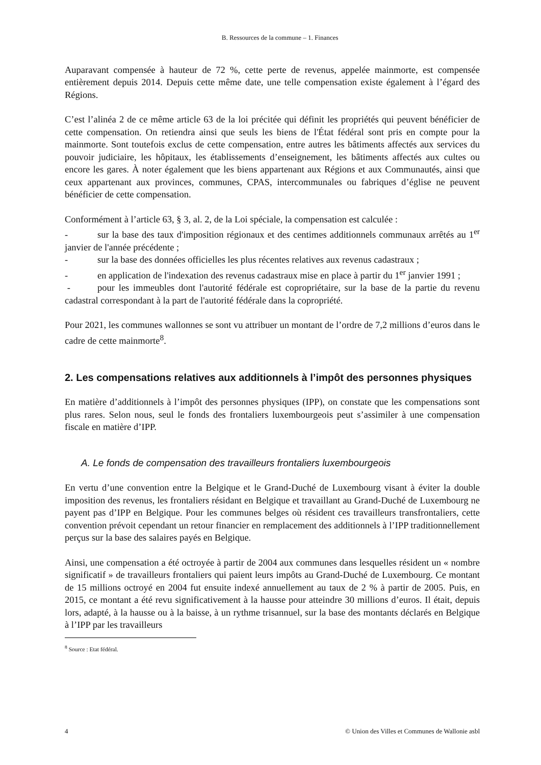B. Ressources de la commune – 1. Finances
Auparavant compensée à hauteur de 72 %, cette perte de revenus, appelée mainmorte, est compensée entièrement depuis 2014. Depuis cette même date, une telle compensation existe également à l’égard des Régions.
C’est l’alinéa 2 de ce même article 63 de la loi précitée qui définit les propriétés qui peuvent bénéficier de cette compensation. On retiendra ainsi que seuls les biens de l'État fédéral sont pris en compte pour la mainmorte. Sont toutefois exclus de cette compensation, entre autres les bâtiments affectés aux services du pouvoir judiciaire, les hôpitaux, les établissements d’enseignement, les bâtiments affectés aux cultes ou encore les gares. À noter également que les biens appartenant aux Régions et aux Communautés, ainsi que ceux appartenant aux provinces, communes, CPAS, intercommunales ou fabriques d’église ne peuvent bénéficier de cette compensation.
Conformément à l’article 63, § 3, al. 2, de la Loi spéciale, la compensation est calculée :
- sur la base des taux d'imposition régionaux et des centimes additionnels communaux arrêtés au 1<sup>er</sup> janvier de l'année précédente ;
- sur la base des données officielles les plus récentes relatives aux revenus cadastraux ;
- en application de l'indexation des revenus cadastraux mise en place à partir du 1<sup>er</sup> janvier 1991 ;
- pour les immeubles dont l'autorité fédérale est copropriétaire, sur la base de la partie du revenu cadastral correspondant à la part de l'autorité fédérale dans la copropriété.
Pour 2021, les communes wallonnes se sont vu attribuer un montant de l’ordre de 7,2 millions d’euros dans le cadre de cette mainmorte<sup>8</sup>.
2. Les compensations relatives aux additionnels à l’impôt des personnes physiques
En matière d’additionnels à l’impôt des personnes physiques (IPP), on constate que les compensations sont plus rares. Selon nous, seul le fonds des frontaliers luxembourgeois peut s’assimiler à une compensation fiscale en matière d’IPP.
A. Le fonds de compensation des travailleurs frontaliers luxembourgeois
En vertu d’une convention entre la Belgique et le Grand-Duché de Luxembourg visant à éviter la double imposition des revenus, les frontaliers résidant en Belgique et travaillant au Grand-Duché de Luxembourg ne payent pas d’IPP en Belgique. Pour les communes belges où résident ces travailleurs transfrontaliers, cette convention prévoit cependant un retour financier en remplacement des additionnels à l’IPP traditionnellement perçus sur la base des salaires payés en Belgique.
Ainsi, une compensation a été octroyée à partir de 2004 aux communes dans lesquelles résident un « nombre significatif » de travailleurs frontaliers qui paient leurs impôts au Grand-Duché de Luxembourg. Ce montant de 15 millions octroyé en 2004 fut ensuite indexé annuellement au taux de 2 % à partir de 2005. Puis, en 2015, ce montant a été revu significativement à la hausse pour atteindre 30 millions d’euros. Il était, depuis lors, adapté, à la hausse ou à la baisse, à un rythme trisannuel, sur la base des montants déclarés en Belgique à l’IPP par les travailleurs
<sup>8</sup> Source : Etat fédéral.
4 © Union des Villes et Communes de Wallonie asbl